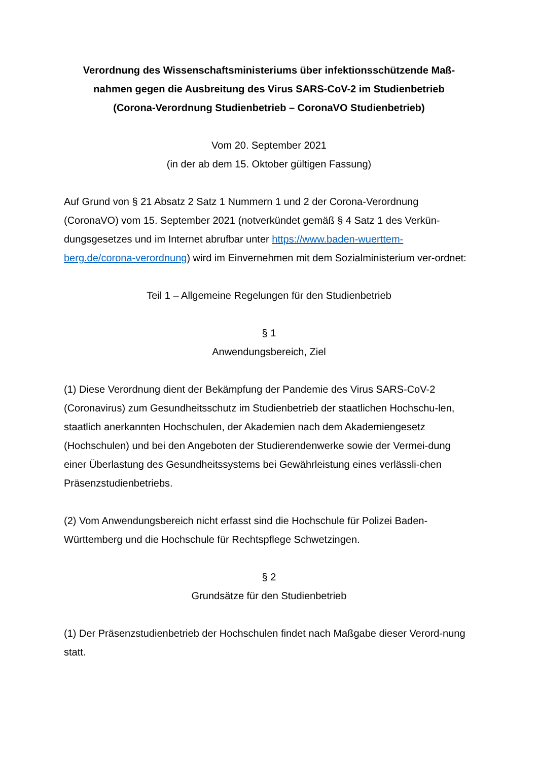Verordnung des Wissenschaftsministeriums über infektionsschützende Maß-
nahmen gegen die Ausbreitung des Virus SARS-CoV-2 im Studienbetrieb
(Corona-Verordnung Studienbetrieb – CoronaVO Studienbetrieb)
Vom 20. September 2021
(in der ab dem 15. Oktober gültigen Fassung)
Auf Grund von § 21 Absatz 2 Satz 1 Nummern 1 und 2 der Corona-Verordnung (CoronaVO) vom 15. September 2021 (notverkündet gemäß § 4 Satz 1 des Verkün-dungsgesetzes und im Internet abrufbar unter https://www.baden-wuerttem-berg.de/corona-verordnung) wird im Einvernehmen mit dem Sozialministerium ver-ordnet:
Teil 1 – Allgemeine Regelungen für den Studienbetrieb
§ 1
Anwendungsbereich, Ziel
(1) Diese Verordnung dient der Bekämpfung der Pandemie des Virus SARS-CoV-2 (Coronavirus) zum Gesundheitsschutz im Studienbetrieb der staatlichen Hochschu-len, staatlich anerkannten Hochschulen, der Akademien nach dem Akademiengesetz (Hochschulen) und bei den Angeboten der Studierendenwerke sowie der Vermei-dung einer Überlastung des Gesundheitssystems bei Gewährleistung eines verlässli-chen Präsenzstudienbetriebs.
(2) Vom Anwendungsbereich nicht erfasst sind die Hochschule für Polizei Baden-Württemberg und die Hochschule für Rechtspflege Schwetzingen.
§ 2
Grundsätze für den Studienbetrieb
(1) Der Präsenzstudienbetrieb der Hochschulen findet nach Maßgabe dieser Verord-nung statt.